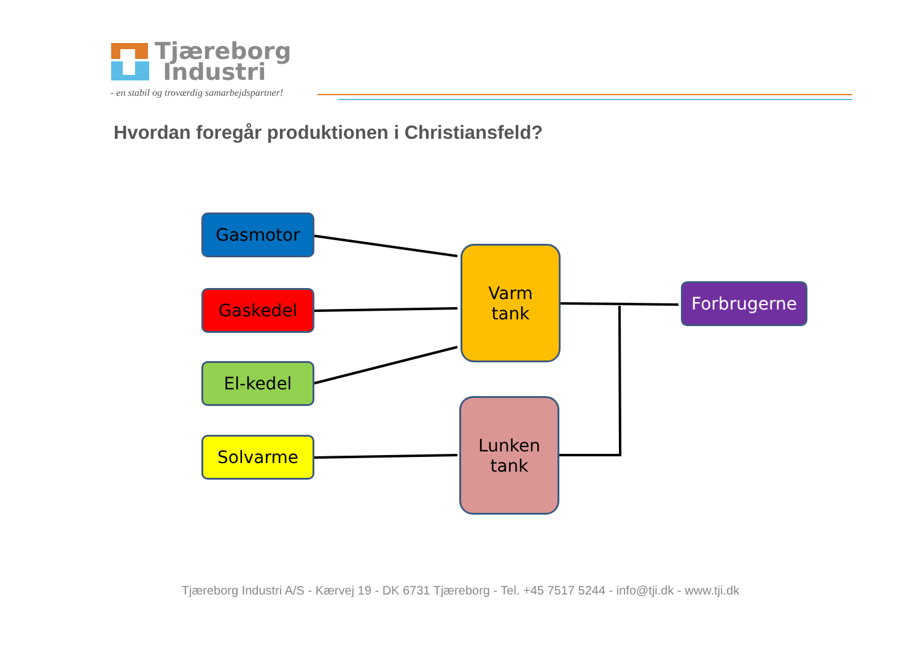Tjæreborg
Industri
- en stabil og troværdig samarbejdspartner!
Hvordan foregår produktionen i Christiansfeld?
Gasmotor
Gaskedel
El-kedel
Solvarme
Varm
tank
Lunken
tank
Forbrugerne
Tjæreborg Industri A/S - Kærvej 19 - DK 6731 Tjæreborg - Tel. +45 7517 5244 - info@tji.dk - www.tji.dk